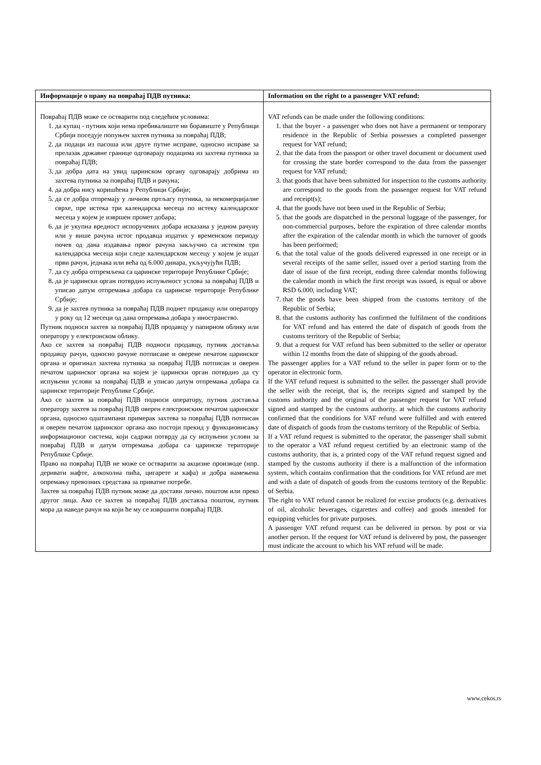| Информације о праву на повраћај ПДВ путника: | Information on the right to a passenger VAT refund: |
| --- | --- |
| Повраћај ПДВ може се остварити под следећим условима: 1. да купац - путник који нема пребивалиште ни боравиште у Републици Србији поседује попуњен захтев путника за повраћај ПДВ; 2. да подаци из пасоша или друге путне исправе, односно исправе за прелазак државне границе одговарају подацима из захтева путника за повраћај ПДВ; 3. да добра дата на увид царинском органу одговарају добрима из захтева путника за повраћај ПДВ и рачуна; 4. да добра нису коришћена у Републици Србији; 5. да се добра отпремају у личном пртљагу путника, за некомерцијалне сврхе, пре истека три календарска месеца по истеку календарског месеца у којем је извршен промет добара; 6. да је укупна вредност испоручених добара исказана у једном рачуну или у више рачуна истог продавца издатих у временском периоду почев од дана издавања првог рачуна закључно са истеком три календарска месеца који следе календарском месецу у којем је издат први рачун, једнака или већа од 6.000 динара, укључујући ПДВ; 7. да су добра отпремљена са царинске територије Републике Србије; 8. да је царински орган потврдио испуњеност услова за повраћај ПДВ и уписао датум отпремања добара са царинске територије Републике Србије; 9. да је захтев путника за повраћај ПДВ поднет продавцу или оператору у року од 12 месеци од дана отпремања добара у иностранство. Путник подноси захтев за повраћај ПДВ продавцу у папирном облику или оператору у електронском облику. Ако се захтев за повраћај ПДВ подноси продавцу, путник доставља продавцу рачун, односно рачуне потписане и оверене печатом царинског органа и оригинал захтева путника за повраћај ПДВ потписан и оверен печатом царинског органа на којем је царински орган потврдио да су испуњени услови за повраћај ПДВ и уписао датум отпремања добара са царинске територије Републике Србије. Ако се захтев за повраћај ПДВ подноси оператору, путник доставља оператору захтев за повраћај ПДВ оверен електронским печатом царинског органа, односно одштампани примерак захтева за повраћај ПДВ потписан и оверен печатом царинског органа ако постоји прекид у функционисању информационог система, који садржи потврду да су испуњени услови за повраћај ПДВ и датум отпремања добара са царинске територије Републике Србије. Право на повраћај ПДВ не може се остварити за акцизне производе (нпр. деривати нафте, алкохолна пића, цигарете и кафа) и добра намењена опремању превозних средстава за приватне потребе. Захтев за повраћај ПДВ путник може да достави лично. поштом или преко другог лица. Ако се захтев за повраћај ПДВ доставља поштом, путник мора да наведе рачун на који ће му се извршити повраћај ПДВ. | VAT refunds can be made under the following conditions: 1. that the buyer - a passenger who does not have a permanent or temporary residence in the Republic of Serbia possesses a completed passenger request for VAT refund; 2. that the data from the passport or other travel document or document used for crossing the state border correspond to the data from the passenger request for VAT refund; 3. that goods that have been submitted for inspection to the customs authority are correspond to the goods from the passenger request for VAT refund and receipt(s); 4. that the goods have not been used in the Republic of Serbia; 5. that the goods are dispatched in the personal luggage of the passenger, for non-commercial purposes, before the expiration of three calendar months after the expiration of the calendar month in which the turnover of goods has been performed; 6. that the total value of the goods delivered expressed in one receipt or in several receipts of the same seller, issued over a period starting from the date of issue of the first receipt, ending three calendar months following the calendar month in which the first receipt was issued, is equal or above RSD 6.000, including VAT; 7. that the goods have been shipped from the customs territory of the Republic of Serbia; 8. that the customs authority has confirmed the fulfilment of the conditions for VAT refund and has entered the date of dispatch of goods from the customs territory of the Republic of Serbia; 9. that a request for VAT refund has been submitted to the seller or operator within 12 months from the date of shipping of the goods abroad. The passenger applies for a VAT refund to the seller in paper form or to the operator in electronic form. If the VAT refund request is submitted to the seller. the passenger shall provide the seller with the receipt, that is, the receipts signed and stamped by the customs authority and the original of the passenger request for VAT refund signed and stamped by the customs authority. at which the customs authority confirmed that the conditions for VAT refund were fulfilled and with entered date of dispatch of goods from the customs territory of the Republic of Serbia. If a VAT refund request is submitted to the operator, the passenger shall submit to the operator a VAT refund request certified by an electronic stamp of the customs authority, that is, a printed copy of the VAT refund request signed and stamped by the customs authority if there is a malfunction of the information system, which contains confirmation that the conditions for VAT refund are met and with a date of dispatch of goods from the customs territory of the Republic of Serbia. The right to VAT refund cannot be realized for excise products (e.g. derivatives of oil, alcoholic beverages, cigarettes and coffee) and goods intended for equipping vehicles for private purposes. A passenger VAT refund request can be delivered in person. by post or via another person. If the request for VAT refund is delivered by post, the passenger must indicate the account to which his VAT refund will be made. |
www.cekos.rs